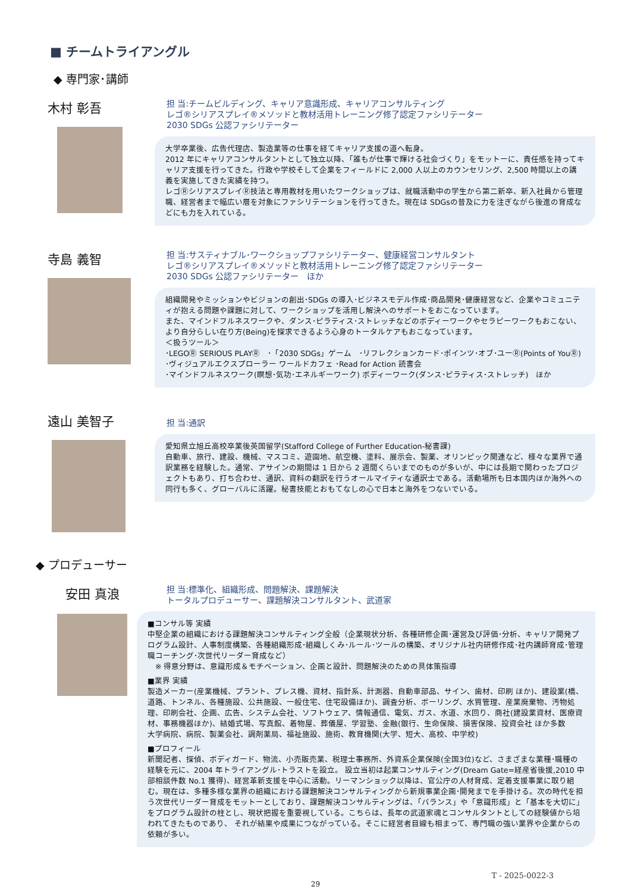■ チームトライアングル
◆ 専門家･講師
木村 彰吾
担 当:チームビルディング、キャリア意識形成、キャリアコンサルティング
レゴ®シリアスプレイ®メソッドと教材活用トレーニング修了認定ファシリテーター
2030 SDGs 公認ファシリテーター
大学卒業後、広告代理店、製造業等の仕事を経てキャリア支援の道へ転身。
2012 年にキャリアコンサルタントとして独立以降、「誰もが仕事で輝ける社会づくり」をモットーに、責任感を持ってキャリア支援を行ってきた。行政や学校そして企業をフィールドに 2,000 人以上のカウンセリング、2,500 時間以上の講義を実施してきた実績を持つ。
レゴⓇシリアスプレイⓇ技法と専用教材を用いたワークショップは、就職活動中の学生から第二新卒、新入社員から管理職、経営者まで幅広い層を対象にファシリテーションを行ってきた。現在は SDGsの普及に力を注ぎながら後進の育成などにも力を入れている。
寺島 義智
担 当:サスティナブル･ワークショップファシリテーター、健康経営コンサルタント
レゴ®シリアスプレイ®メソッドと教材活用トレーニング修了認定ファシリテーター
2030 SDGs 公認ファシリテーター　ほか
組織開発やミッションやビジョンの創出･SDGs の導入･ビジネスモデル作成･商品開発･健康経営など、企業やコミュニティが抱える問題や課題に対して、ワークショップを活用し解決へのサポートをおこなっています。
また、マインドフルネスワークや、ダンス･ピラティス･ストレッチなどのボディーワークやセラピーワークもおこない、より自分らしい在り方(Being)を探求できるよう心身のトータルケアもおこなっています。
＜扱うツール＞
･LEGOⓇ SERIOUS PLAYⓇ　･「2030 SDGs」ゲーム　･リフレクションカード･ポインツ･オブ･ユーⓇ(Points of YouⓇ) ･ヴィジュアルエクスプローラー ワールドカフェ ･Read for Action 読書会
･マインドフルネスワーク(瞑想･気功･エネルギーワーク) ボディーワーク(ダンス･ピラティス･ストレッチ)　ほか
遠山 美智子
担 当:通訳
愛知県立旭丘高校卒業後英国留学(Stafford College of Further Education-秘書課)
自動車、旅行、建設、機械、マスコミ、遊園地、航空機、塗料、展示会、製薬、オリンピック関連など、様々な業界で通訳業務を経験した。通常、アサインの期間は 1 日から 2 週間くらいまでのものが多いが、中には長期で関わったプロジェクトもあり、打ち合わせ、通訳、資料の翻訳を行うオールマイティな通訳士である。活動場所も日本国内ほか海外への同行も多く、グローバルに活躍。秘書技能とおもてなしの心で日本と海外をつないでいる。
◆ プロデューサー
安田 真浪
担 当:標準化、組織形成、問題解決、課題解決
トータルプロデューサー、課題解決コンサルタント、武道家
■コンサル等 実績
中堅企業の組織における課題解決コンサルティング全般（企業現状分析、各種研修企画･運営及び評価･分析、キャリア開発プログラム設計、人事制度構築、各種組織形成･組織しくみ･ルール･ツールの構築、オリジナル社内研修作成･社内講師育成･管理職コーチング･次世代リーダー育成など）
　※ 得意分野は、意識形成＆モチベーション、企画と設計、問題解決のための具体策指導
■業界 実績
製造メーカー(産業機械、プラント、プレス機、資材、指針系、計測器、自動車部品、サイン、歯材、印刷 ほか)、建設業(橋、道路、トンネル、各種施設、公共施設、一般住宅、住宅設備ほか)、調査分析、ボーリング、水質管理、産業廃棄物、汚物処理、印刷会社、企画、広告、システム会社、ソフトウェア、情報通信、電気、ガス、水道、水回り、商社(建設業資材、医療資材、事務機器ほか)、結婚式場、写真館、着物屋、葬儀屋、学習塾、金融(銀行、生命保険、損害保険、投資会社 ほか多数
大学病院、病院、製薬会社、調剤薬局、福祉施設、施術、教育機関(大学、短大、高校、中学校)
■プロフィール
新聞記者、探偵、ボディガード、物流、小売販売業、税理士事務所、外資系企業保険(全国3位)など、さまざまな業種･職種の経験を元に、2004 年トライアングル･トラストを設立。 設立当初は起業コンサルティング(Dream Gate=経産省後援,2010 中部相談件数 No.1 獲得)、経営革新支援を中心に活動。リーマンショック以降は、官公庁の人材育成、定着支援事業に取り組む。現在は、多種多様な業界の組織における課題解決コンサルティングから新規事業企画･開発までを手掛ける。次の時代を担う次世代リーダー育成をモットーとしており、課題解決コンサルティングは、「バランス」や「意識形成」と「基本を大切に」をプログラム設計の柱とし、現状把握を重要視している。こちらは、長年の武道家魂とコンサルタントとしての経験値から培われてきたものであり、 それが結果や成果につながっている。そこに経営者目線も相まって、専門職の強い業界や企業からの依頼が多い。
T - 2025-0022-3
29